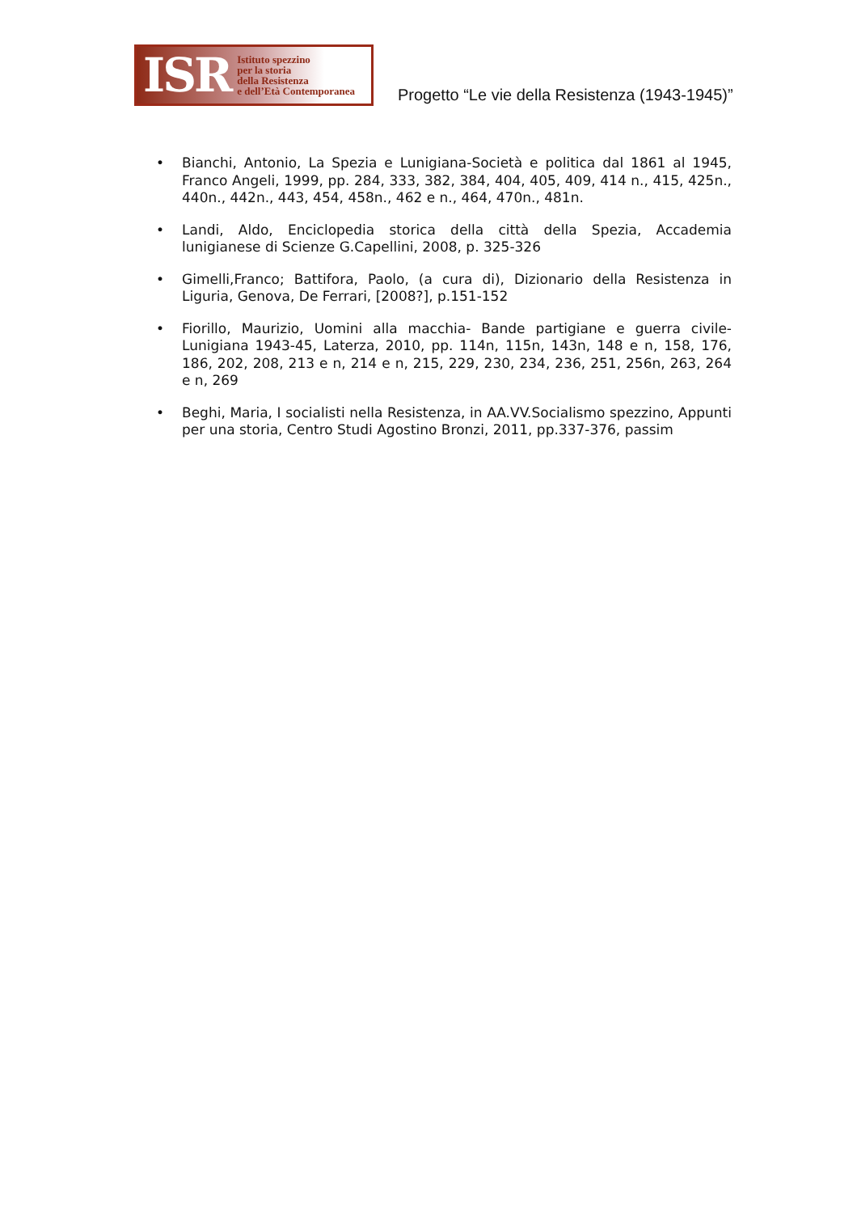ISR
Istituto spezzino
per la storia
della Resistenza
e dell’Età Contemporanea
Progetto “Le vie della Resistenza (1943-1945)”
• Bianchi, Antonio, La Spezia e Lunigiana-Società e politica dal 1861 al 1945, Franco Angeli, 1999, pp. 284, 333, 382, 384, 404, 405, 409, 414 n., 415, 425n., 440n., 442n., 443, 454, 458n., 462 e n., 464, 470n., 481n.
• Landi, Aldo, Enciclopedia storica della città della Spezia, Accademia lunigianese di Scienze G.Capellini, 2008, p. 325-326
• Gimelli,Franco; Battifora, Paolo, (a cura di), Dizionario della Resistenza in Liguria, Genova, De Ferrari, [2008?], p.151-152
• Fiorillo, Maurizio, Uomini alla macchia- Bande partigiane e guerra civile-Lunigiana 1943-45, Laterza, 2010, pp. 114n, 115n, 143n, 148 e n, 158, 176, 186, 202, 208, 213 e n, 214 e n, 215, 229, 230, 234, 236, 251, 256n, 263, 264 e n, 269
• Beghi, Maria, I socialisti nella Resistenza, in AA.VV.Socialismo spezzino, Appunti per una storia, Centro Studi Agostino Bronzi, 2011, pp.337-376, passim